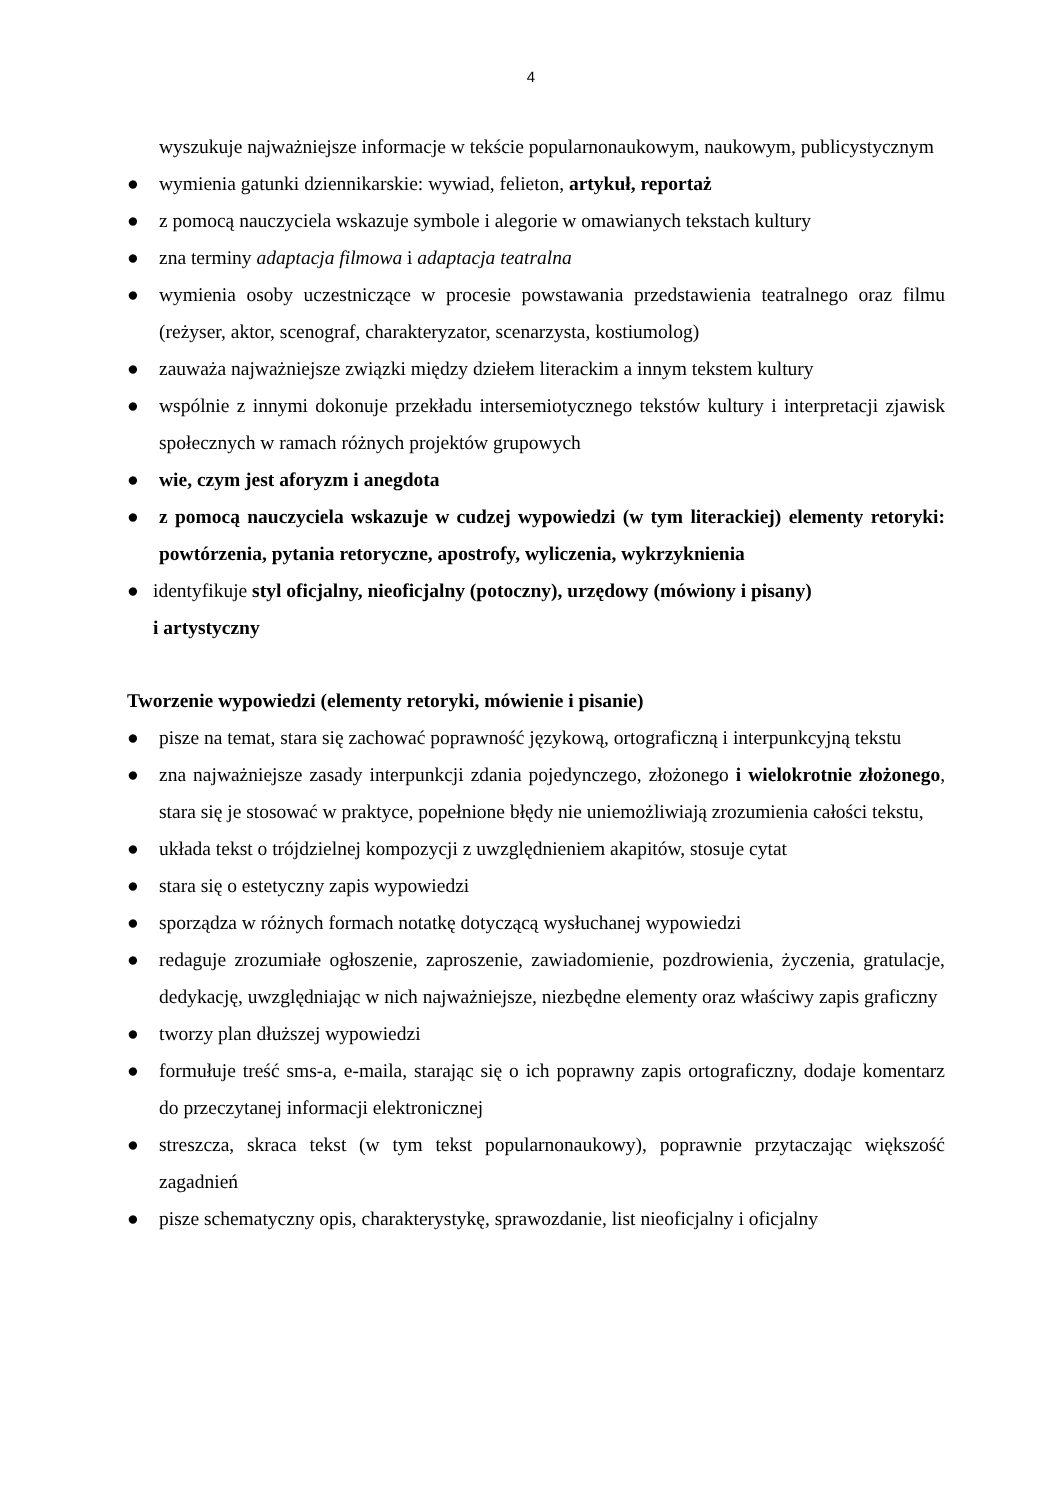4
wyszukuje najważniejsze informacje w tekście popularnonaukowym, naukowym, publicystycznym
● wymienia gatunki dziennikarskie: wywiad, felieton, artykuł, reportaż
● z pomocą nauczyciela wskazuje symbole i alegorie w omawianych tekstach kultury
● zna terminy adaptacja filmowa i adaptacja teatralna
● wymienia osoby uczestniczące w procesie powstawania przedstawienia teatralnego oraz filmu (reżyser, aktor, scenograf, charakteryzator, scenarzysta, kostiumolog)
● zauważa najważniejsze związki między dziełem literackim a innym tekstem kultury
● wspólnie z innymi dokonuje przekładu intersemiotycznego tekstów kultury i interpretacji zjawisk społecznych w ramach różnych projektów grupowych
● wie, czym jest aforyzm i anegdota
● z pomocą nauczyciela wskazuje w cudzej wypowiedzi (w tym literackiej) elementy retoryki: powtórzenia, pytania retoryczne, apostrofy, wyliczenia, wykrzyknienia
● identyfikuje styl oficjalny, nieoficjalny (potoczny), urzędowy (mówiony i pisany)
i artystyczny
Tworzenie wypowiedzi (elementy retoryki, mówienie i pisanie)
● pisze na temat, stara się zachować poprawność językową, ortograficzną i interpunkcyjną tekstu
● zna najważniejsze zasady interpunkcji zdania pojedynczego, złożonego i wielokrotnie złożonego, stara się je stosować w praktyce, popełnione błędy nie uniemożliwiają zrozumienia całości tekstu,
● układa tekst o trójdzielnej kompozycji z uwzględnieniem akapitów, stosuje cytat
● stara się o estetyczny zapis wypowiedzi
● sporządza w różnych formach notatkę dotyczącą wysłuchanej wypowiedzi
● redaguje zrozumiałe ogłoszenie, zaproszenie, zawiadomienie, pozdrowienia, życzenia, gratulacje, dedykację, uwzględniając w nich najważniejsze, niezbędne elementy oraz właściwy zapis graficzny
● tworzy plan dłuższej wypowiedzi
● formułuje treść sms-a, e-maila, starając się o ich poprawny zapis ortograficzny, dodaje komentarz do przeczytanej informacji elektronicznej
● streszcza, skraca tekst (w tym tekst popularnonaukowy), poprawnie przytaczając większość zagadnień
● pisze schematyczny opis, charakterystykę, sprawozdanie, list nieoficjalny i oficjalny